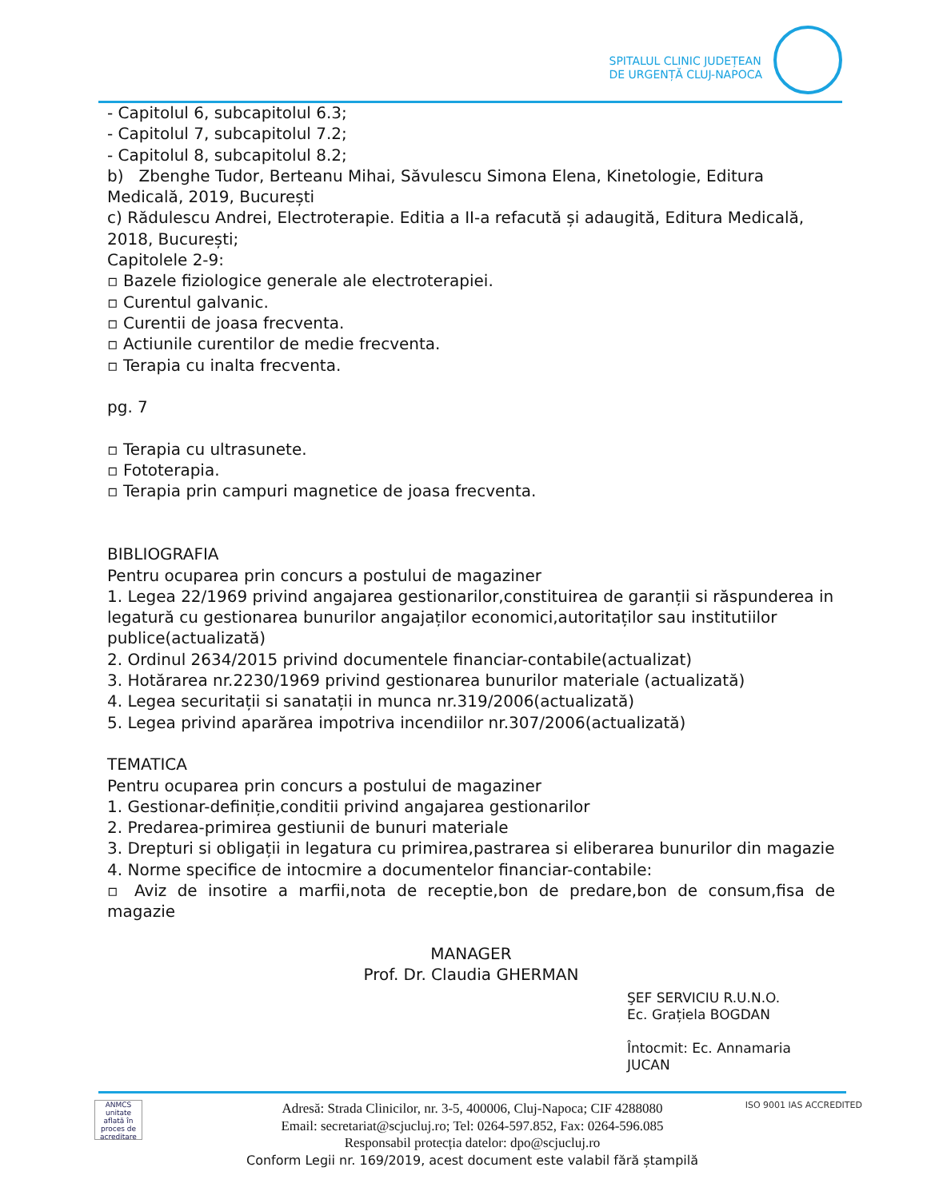SPITALUL CLINIC JUDEȚEAN
DE URGENȚĂ CLUJ-NAPOCA
- Capitolul 6, subcapitolul 6.3;
- Capitolul 7, subcapitolul 7.2;
- Capitolul 8, subcapitolul 8.2;
b) Zbenghe Tudor, Berteanu Mihai, Săvulescu Simona Elena, Kinetologie, Editura Medicală, 2019, București
c) Rădulescu Andrei, Electroterapie. Editia a II-a refacută și adaugită, Editura Medicală, 2018, București;
Capitolele 2-9:
▫ Bazele fiziologice generale ale electroterapiei.
▫ Curentul galvanic.
▫ Curentii de joasa frecventa.
▫ Actiunile curentilor de medie frecventa.
▫ Terapia cu inalta frecventa.
pg. 7
▫ Terapia cu ultrasunete.
▫ Fototerapia.
▫ Terapia prin campuri magnetice de joasa frecventa.
BIBLIOGRAFIA
Pentru ocuparea prin concurs a postului de magaziner
1. Legea 22/1969 privind angajarea gestionarilor,constituirea de garanții si răspunderea in
legatură cu gestionarea bunurilor angajaților economici,autoritaților sau institutiilor publice(actualizată)
2. Ordinul 2634/2015 privind documentele financiar-contabile(actualizat)
3. Hotărarea nr.2230/1969 privind gestionarea bunurilor materiale (actualizată)
4. Legea securitații si sanatații in munca nr.319/2006(actualizată)
5. Legea privind aparărea impotriva incendiilor nr.307/2006(actualizată)
TEMATICA
Pentru ocuparea prin concurs a postului de magaziner
1. Gestionar-definiție,conditii privind angajarea gestionarilor
2. Predarea-primirea gestiunii de bunuri materiale
3. Drepturi si obligații in legatura cu primirea,pastrarea si eliberarea bunurilor din magazie
4. Norme specifice de intocmire a documentelor financiar-contabile:
▫ Aviz de insotire a marfii,nota de receptie,bon de predare,bon de consum,fisa de magazie
MANAGER
Prof. Dr. Claudia GHERMAN
ŞEF SERVICIU R.U.N.O.
Ec. Grațiela BOGDAN
Întocmit: Ec. Annamaria JUCAN
ANMCS
unitate aflată în proces de acreditare
ISO 9001 IAS ACCREDITED
Adresă: Strada Clinicilor, nr. 3-5, 400006, Cluj-Napoca; CIF 4288080
Email: secretariat@scjucluj.ro; Tel: 0264-597.852, Fax: 0264-596.085
Responsabil protecția datelor: dpo@scjucluj.ro
Conform Legii nr. 169/2019, acest document este valabil fără ștampilă